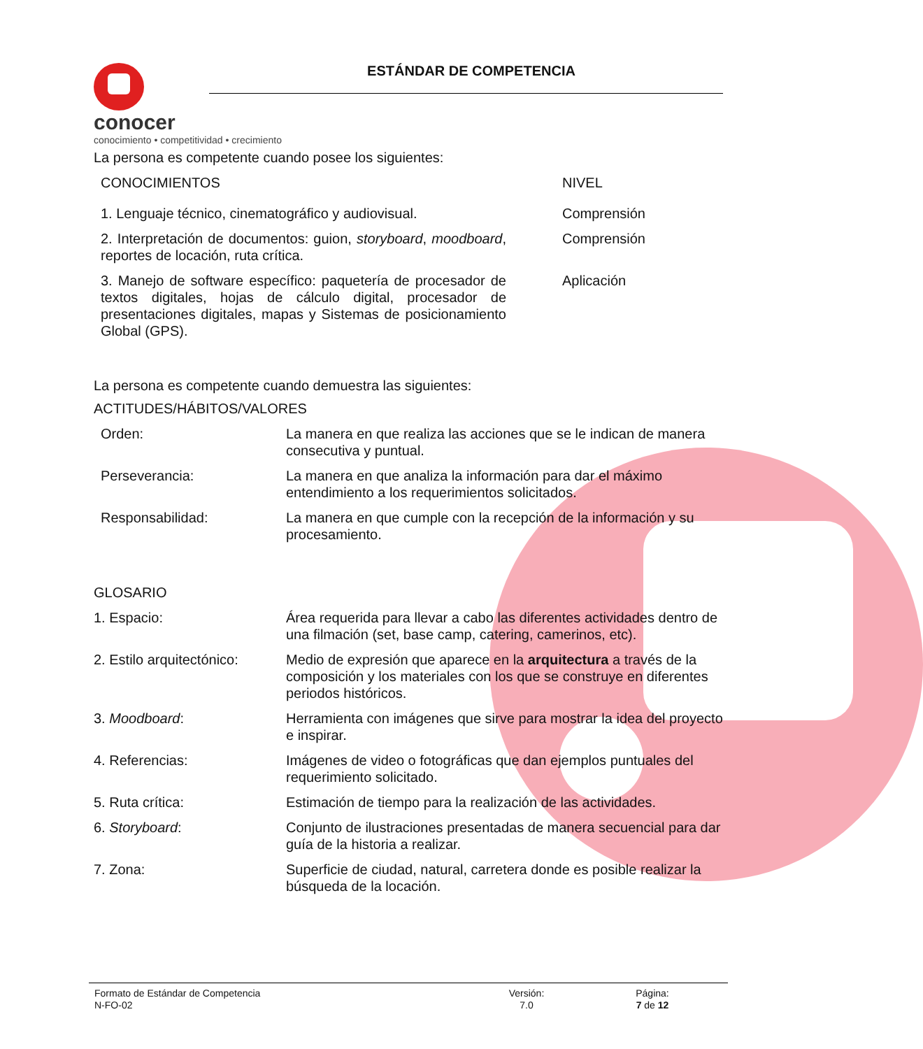conocer
conocimiento • competitividad • crecimiento
ESTÁNDAR DE COMPETENCIA
La persona es competente cuando posee los siguientes:
| CONOCIMIENTOS | NIVEL |
| 1. Lenguaje técnico, cinematográfico y audiovisual. | Comprensión |
| 2. Interpretación de documentos: guion, storyboard , moodboard , reportes de locación, ruta crítica. | Comprensión |
| 3. Manejo de software específico: paquetería de procesador de textos digitales, hojas de cálculo digital, procesador de presentaciones digitales, mapas y Sistemas de posicionamiento Global (GPS). | Aplicación |
La persona es competente cuando demuestra las siguientes:
ACTITUDES/HÁBITOS/VALORES
| Orden: | La manera en que realiza las acciones que se le indican de manera consecutiva y puntual. |
| Perseverancia: | La manera en que analiza la información para dar el máximo entendimiento a los requerimientos solicitados. |
| Responsabilidad: | La manera en que cumple con la recepción de la información y su procesamiento. |
GLOSARIO
| 1. Espacio: | Área requerida para llevar a cabo las diferentes actividades dentro de una filmación (set, base camp, catering, camerinos, etc). |
| 2. Estilo arquitectónico: | Medio de expresión que aparece en la arquitectura a través de la composición y los materiales con los que se construye en diferentes periodos históricos. |
| 3. Moodboard : | Herramienta con imágenes que sirve para mostrar la idea del proyecto e inspirar. |
| 4. Referencias: | Imágenes de video o fotográficas que dan ejemplos puntuales del requerimiento solicitado. |
| 5. Ruta crítica: | Estimación de tiempo para la realización de las actividades. |
| 6. Storyboard : | Conjunto de ilustraciones presentadas de manera secuencial para dar guía de la historia a realizar. |
| 7. Zona: | Superficie de ciudad, natural, carretera donde es posible realizar la búsqueda de la locación. |
| Formato de Estándar de Competencia N-FO-02 | Versión: 7.0 | Página: 7 de 12 |